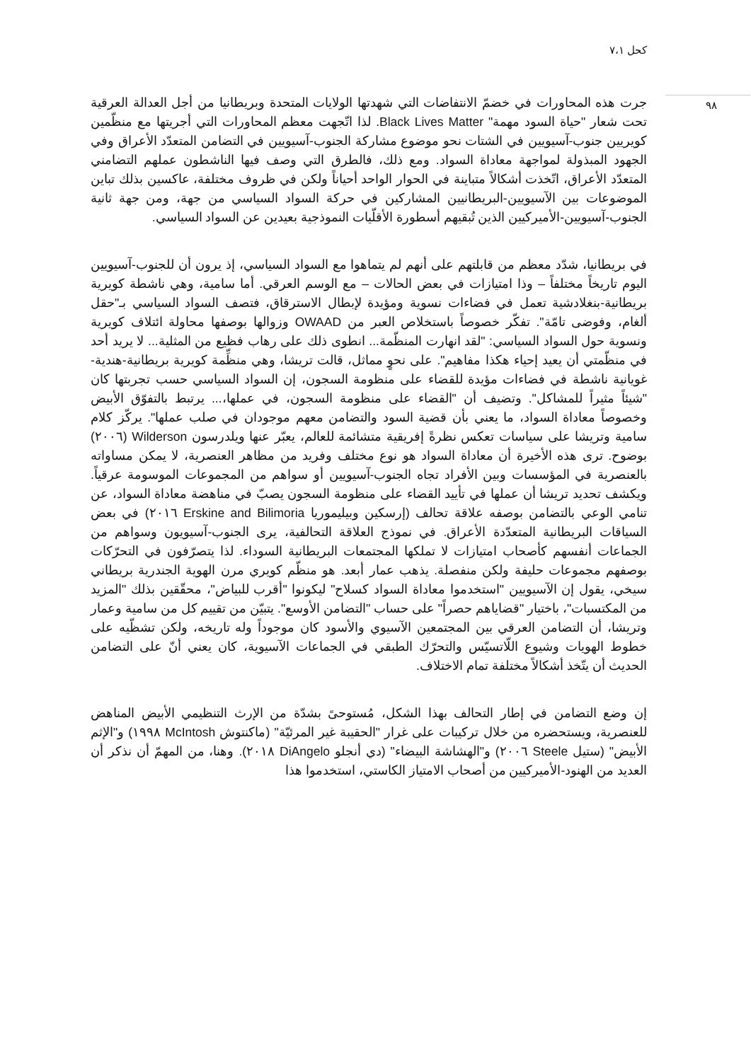كحل ٧،١
٩٨
جرت هذه المحاورات في خضمّ الانتفاضات التي شهدتها الولايات المتحدة وبريطانيا من أجل العدالة العرقية تحت شعار "حياة السود مهمة" Black Lives Matter. لذا اتّجهت معظم المحاورات التي أجريتها مع منظّمين كويريين جنوب-آسيويين في الشتات نحو موضوع مشاركة الجنوب-آسيويين في التضامن المتعدّد الأعراق وفي الجهود المبذولة لمواجهة معاداة السواد. ومع ذلك، فالطرق التي وصف فيها الناشطون عملهم التضامني المتعدّد الأعراق، اتّخذت أشكالاً متباينة في الحوار الواحد أحياناً ولكن في ظروف مختلفة، عاكسين بذلك تباين الموضوعات بين الآسيويين-البريطانيين المشاركين في حركة السواد السياسي من جهة، ومن جهة ثانية الجنوب-آسيويين-الأميركيين الذين تُبقيهم أسطورة الأقلّيات النموذجية بعيدين عن السواد السياسي.
في بريطانيا، شدّد معظم من قابلتهم على أنهم لم يتماهوا مع السواد السياسي، إذ يرون أن للجنوب-آسيويين اليوم تاريخاً مختلفاً – وذا امتيازات في بعض الحالات – مع الوسم العرقي. أما سامية، وهي ناشطة كويرية بريطانية-بنغلادشية تعمل في فضاءات نسوية ومؤيدة لإبطال الاسترقاق، فتصف السواد السياسي بـ"حقل ألغام، وفوضى تامّة". تفكّر خصوصاً باستخلاص العبر من OWAAD وزوالها بوصفها محاولة ائتلاف كويرية ونسوية حول السواد السياسي: "لقد انهارت المنظّمة... انطوى ذلك على رهاب فظيع من المثلية... لا يريد أحد في منظّمتي أن يعيد إحياء هكذا مفاهيم". على نحوٍ مماثل، قالت تريشا، وهي منظِّمة كويرية بريطانية-هندية-غويانية ناشطة في فضاءات مؤيدة للقضاء على منظومة السجون، إن السواد السياسي حسب تجربتها كان "شيئاً مثيراً للمشاكل". وتضيف أن "القضاء على منظومة السجون، في عملها،... يرتبط بالتفوّق الأبيض وخصوصاً معاداة السواد، ما يعني بأن قضية السود والتضامن معهم موجودان في صلب عملها". يركّز كلام سامية وتريشا على سياسات تعكس نظرةً إفريقية متشائمة للعالم، يعبّر عنها ويلدرسون Wilderson (٢٠٠٦) بوضوح. ترى هذه الأخيرة أن معاداة السواد هو نوع مختلف وفريد من مظاهر العنصرية، لا يمكن مساواته بالعنصرية في المؤسسات وبين الأفراد تجاه الجنوب-آسيويين أو سواهم من المجموعات الموسومة عرقياً. ويكشف تحديد تريشا أن عملها في تأييد القضاء على منظومة السجون يصبّ في مناهضة معاداة السواد، عن تنامي الوعي بالتضامن بوصفه علاقة تحالف (إرسكين وبيليموريا Erskine and Bilimoria ٢٠١٦) في بعض السياقات البريطانية المتعدّدة الأعراق. في نموذج العلاقة التحالفية، يرى الجنوب-آسيويون وسواهم من الجماعات أنفسهم كأصحاب امتيازات لا تملكها المجتمعات البريطانية السوداء. لذا يتصرّفون في التحرّكات بوصفهم مجموعات حليفة ولكن منفصلة. يذهب عمار أبعد. هو منظّم كويري مرن الهوية الجندرية بريطاني سيخي، يقول إن الآسيويين "استخدموا معاداة السواد كسلاح" ليكونوا "أقرب للبياض"، محقّقين بذلك "المزيد من المكتسبات"، باختيار "قضاياهم حصراً" على حساب "التضامن الأوسع". يتبيّن من تقييم كل من سامية وعمار وتريشا، أن التضامن العرقي بين المجتمعين الآسيوي والأسود كان موجوداً وله تاريخه، ولكن تشظّيه على خطوط الهويات وشيوع اللّاتسيّس والتحرّك الطبقي في الجماعات الآسيوية، كان يعني أنّ على التضامن الحديث أن يتّخذ أشكالاً مختلفة تمام الاختلاف.
إن وضع التضامن في إطار التحالف بهذا الشكل، مُستوحىً بشدّة من الإرث التنظيمي الأبيض المناهض للعنصرية، ويستحضره من خلال تركيبات على غرار "الحقيبة غير المرئيّة" (ماكنتوش McIntosh ١٩٩٨) و"الإثم الأبيض" (ستيل Steele ٢٠٠٦) و"الهشاشة البيضاء" (دي أنجلو DiAngelo ٢٠١٨). وهنا، من المهمّ أن نذكر أن العديد من الهنود-الأميركيين من أصحاب الامتياز الكاستي، استخدموا هذا